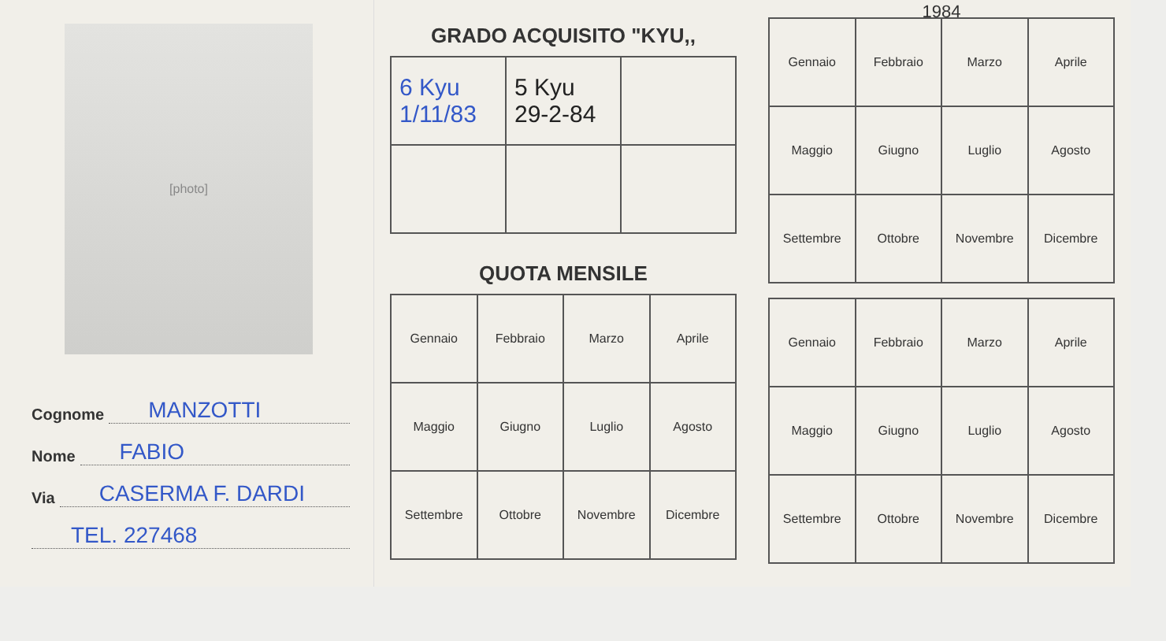[photo]
Cognome MANZOTTI
Nome FABIO
Via CASERMA F. DARDI
TEL. 227468
GRADO ACQUISITO "KYU,,
| 6 Kyu 1/11/83 | 5 Kyu 29-2-84 | |
QUOTA MENSILE
| Gennaio | Febbraio | Marzo | Aprile |
| Maggio | Giugno | Luglio | Agosto |
| Settembre | Ottobre | Novembre | Dicembre |
1984
| Gennaio | Febbraio | Marzo | Aprile |
| Maggio | Giugno | Luglio | Agosto |
| Settembre | Ottobre | Novembre | Dicembre |
| Gennaio | Febbraio | Marzo | Aprile |
| Maggio | Giugno | Luglio | Agosto |
| Settembre | Ottobre | Novembre | Dicembre |